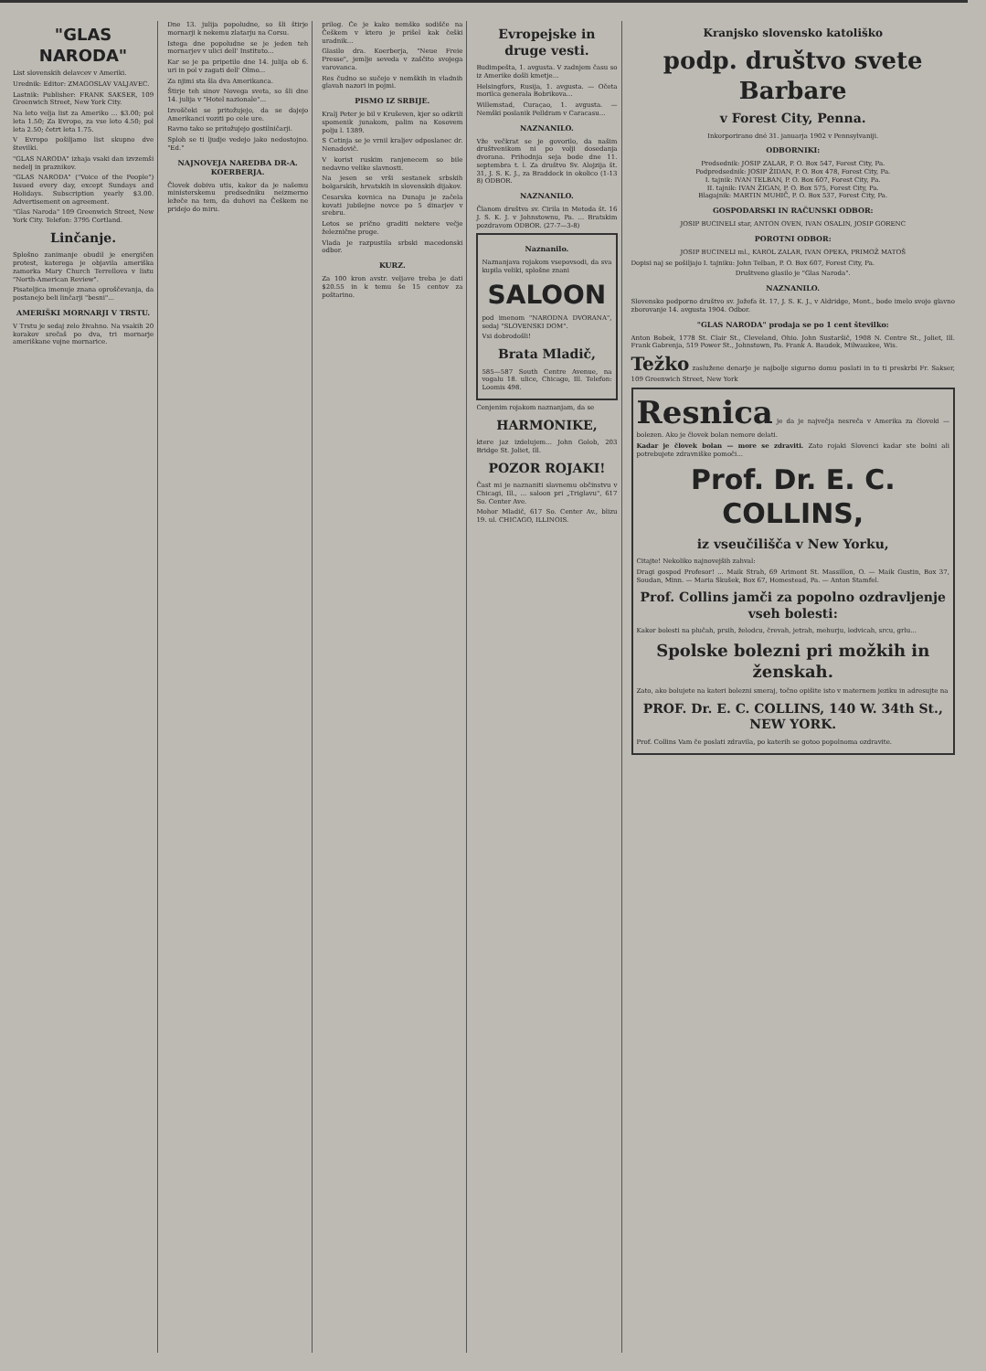"GLAS NARODA"
List slovenskih delavcev v Ameriki.
Urednik: Editor: ZMAGOSLAV VALJAVEC.
Lastnik: Publisher: FRANK SAKSER, 109 Greenwich Street, New York City.
Na leto velja list za Ameriko ... $3.00; pol leta 1.50; Za Evropo, za vse leto 4.50; pol leta 2.50; četrt leta 1.75.
V Evropo pošiljamo list skupno dve številki.
"GLAS NARODA" izhaja vsaki dan izvzemši nedelj in praznikov.
"GLAS NARODA" ("Voice of the People") Issued every day, except Sundays and Holidays. Subscription yearly $3.00. Advertisement on agreement.
"Glas Naroda" 109 Greenwich Street, New York City. Telefon: 3795 Cortland.
Linčanje.
Splošno zanimanje obudil je energičen protest, katerega je objavila ameriška zamorka Mary Church Terrellova v listu "North-American Review".
Pisateljica imenuje znana oproščevanja, da postanejo beli linčarji "besni"...
AMERIŠKI MORNARJI V TRSTU.
V Trstu je sedaj zelo živahno. Na vsakih 20 korakov srečaš po dva, tri mornarje ameriškane vojne mornarice.
Dne 13. julija popoludne, so šli štirje mornarji k nekemu zlatarju na Corsu.
Istega dne popoludne se je jeden teh mornarjev v ulici dell' Instituto...
Kar se je pa pripetilo dne 14. julija ob 6. uri in pol v zagati dell' Olmo...
Za njimi sta šla dva Amerikanca.
Štirje teh sinov Novega sveta, so šli dne 14. julija v "Hotel nazionale"...
Izvoščeki se pritožujejo, da se dajejo Amerikanci voziti po cele ure.
Ravno tako se pritožujejo gostilničarji.
Sploh se ti ljudje vedejo jako nedostojno. "Ed."
NAJNOVEJA NAREDBA DR-A. KOERBERJA.
Človek dobiva utis, kakor da je našemu ministerskemu predsedniku neizmerno ležeče na tem, da duhovi na Češkem ne pridejo do miru.
prilog. Če je kako nemško sodišče na Češkem v ktero je prišel kak češki uradnik...
Glasilo dra. Koerberja, "Neue Freie Presse", jemlje seveda v zaščito svojega varovanca.
Res čudno se sučejo v nemških in vladnih glavah nazori in pojmi.
PISMO IZ SRBIJE.
Kralj Peter je bil v Kruševen, kjer so odkrili spomenik junakom, palim na Kosovem polju l. 1389.
S Cetinja se je vrnil kraljev odposlanec dr. Nenadovič.
V korist ruskim ranjenecem so bile nedavno velike slavnosti.
Na jesen se vrši sestanek srbskih bolgarskih, hrvatskih in slovenskih dijakov.
Cesarska kovnica na Dunaju je začela kovati jubilejne novce po 5 dinarjev v srebru.
Letos se prično graditi nektere večje železnične proge.
Vlada je razpustila srbski macedonski odbor.
KURZ.
Za 100 kron avstr. veljave treba je dati $20.55 in k temu še 15 centov za poštarino.
Evropejske in druge vesti.
Budimpešta, 1. avgusta. V zadnjem času so iz Amerike došli kmetje...
Helsingfors, Rusija, 1. avgusta. — Očeta morilca generala Bobrikova...
Willemstad, Curaçao, 1. avgusta. — Nemški poslanik Pelldram v Caracasu...
NAZNANILO.
Vže večkrat se je govorilo, da našim društvenikom ni po volji dosedanja dvorana. Prihodnja seja bode dne 11. septembra t. l. Za društvo Sv. Alojzija št. 31, J. S. K. J., za Braddock in okolico (1-13 8) ODBOR.
NAZNANILO.
Članom društva sv. Cirila in Metoda št. 16 J. S. K. J. v Johnstownu, Pa. ... Bratskim pozdravom ODBOR. (27-7—3-8)
Naznanilo.
Naznanjava rojakom vsepovsodi, da sva kupila veliki, splošne znani
SALOON
pod imenom "NARODNA DVORANA", sedaj "SLOVENSKI DOM".
Vsi dobrodošli!
Brata Mladič,
585—587 South Centre Avenue, na vogalu 18. ulice, Chicago, Ill. Telefon: Loomis 498.
Cenjenim rojakom naznanjam, da se
HARMONIKE,
ktere jaz izdelujem... John Golob, 203 Bridge St. Joliet, Ill.
POZOR ROJAKI!
Čast mi je naznaniti slavnemu občinstvu v Chicagi, Ill., ... saloon pri „Triglavu", 617 So. Center Ave.
Mohor Mladič, 617 So. Center Av., blizu 19. ul. CHICAGO, ILLINOIS.
Kranjsko slovensko katoliško
podp. društvo svete Barbare
v Forest City, Penna.
Inkorporirano dné 31. januarja 1902 v Pennsylvaniji.
ODBORNIKI:
Predsednik: JOSIP ZALAR, P. O. Box 547, Forest City, Pa.
Podpredsednik: JOSIP ŽIDAN, P. O. Box 478, Forest City, Pa.
I. tajnik: IVAN TELBAN, P. O. Box 607, Forest City, Pa.
II. tajnik: IVAN ŽIGAN, P. O. Box 575, Forest City, Pa.
Blagajnik: MARTIN MUHIČ, P. O. Box 537, Forest City, Pa.
GOSPODARSKI IN RAČUNSKI ODBOR:
JOSIP BUCINELI star, ANTON OVEN, IVAN OSALIN, JOSIP GORENC
POROTNI ODBOR:
JOSIP BUCINELI ml., KAROL ZALAR, IVAN OPEKA, PRIMOŽ MATOŠ
Dopisi naj se pošiljajo I. tajniku: John Telban, P. O. Box 607, Forest City, Pa.
Društveno glasilo je "Glas Naroda".
NAZNANILO.
Slovensko podporno društvo sv. Jožefa št. 17, J. S. K. J., v Aldridge, Mont., bode imelo svojo glavno zborovanje 14. avgusta 1904. Odbor.
"GLAS NARODA" prodaja se po 1 cent številko:
Anton Bobek, 1778 St. Clair St., Cleveland, Ohio. John Sustaršič, 1908 N. Centre St., Joliet, Ill. Frank Gabrenja, 519 Power St., Johnstown, Pa. Frank A. Baudek, Milwaukee, Wis.
Težko zaslužene denarje je najbolje sigurno domu poslati in to ti preskrbi Fr. Sakser, 109 Greenwich Street, New York
Resnica je da je največja nesreča v Amerika za človeki — bolezen. Ako je človek bolan nemore delati.
Kadar je človek bolan — more se zdraviti. Zato rojaki Slovenci kadar ste bolni ali potrebujete zdravniške pomoči...
Prof. Dr. E. C. COLLINS,
iz vseučilišča v New Yorku,
Citajte! Nekoliko najnovejših zahval:
Dragi gospod Profesor! ... Maik Strah, 69 Arimont St. Massillon, O. — Maik Gustin, Box 37, Soudan, Minn. — Maria Skušek, Box 67, Homestead, Pa. — Anton Stamfel.
Prof. Collins jamči za popolno ozdravljenje vseh bolesti:
Kakor bolesti na plučah, prsih, želodcu, črevah, jetrah, mehurju, ledvicah, srcu, grlu...
Spolske bolezni pri možkih in ženskah.
Zato, ako bolujete na kateri bolezni smeraj, točno opišite isto v maternem jeziku in adresujte na
PROF. Dr. E. C. COLLINS, 140 W. 34th St., NEW YORK.
Prof. Collins Vam če poslati zdravila, po katerih se gotoo popolnoma ozdravite.